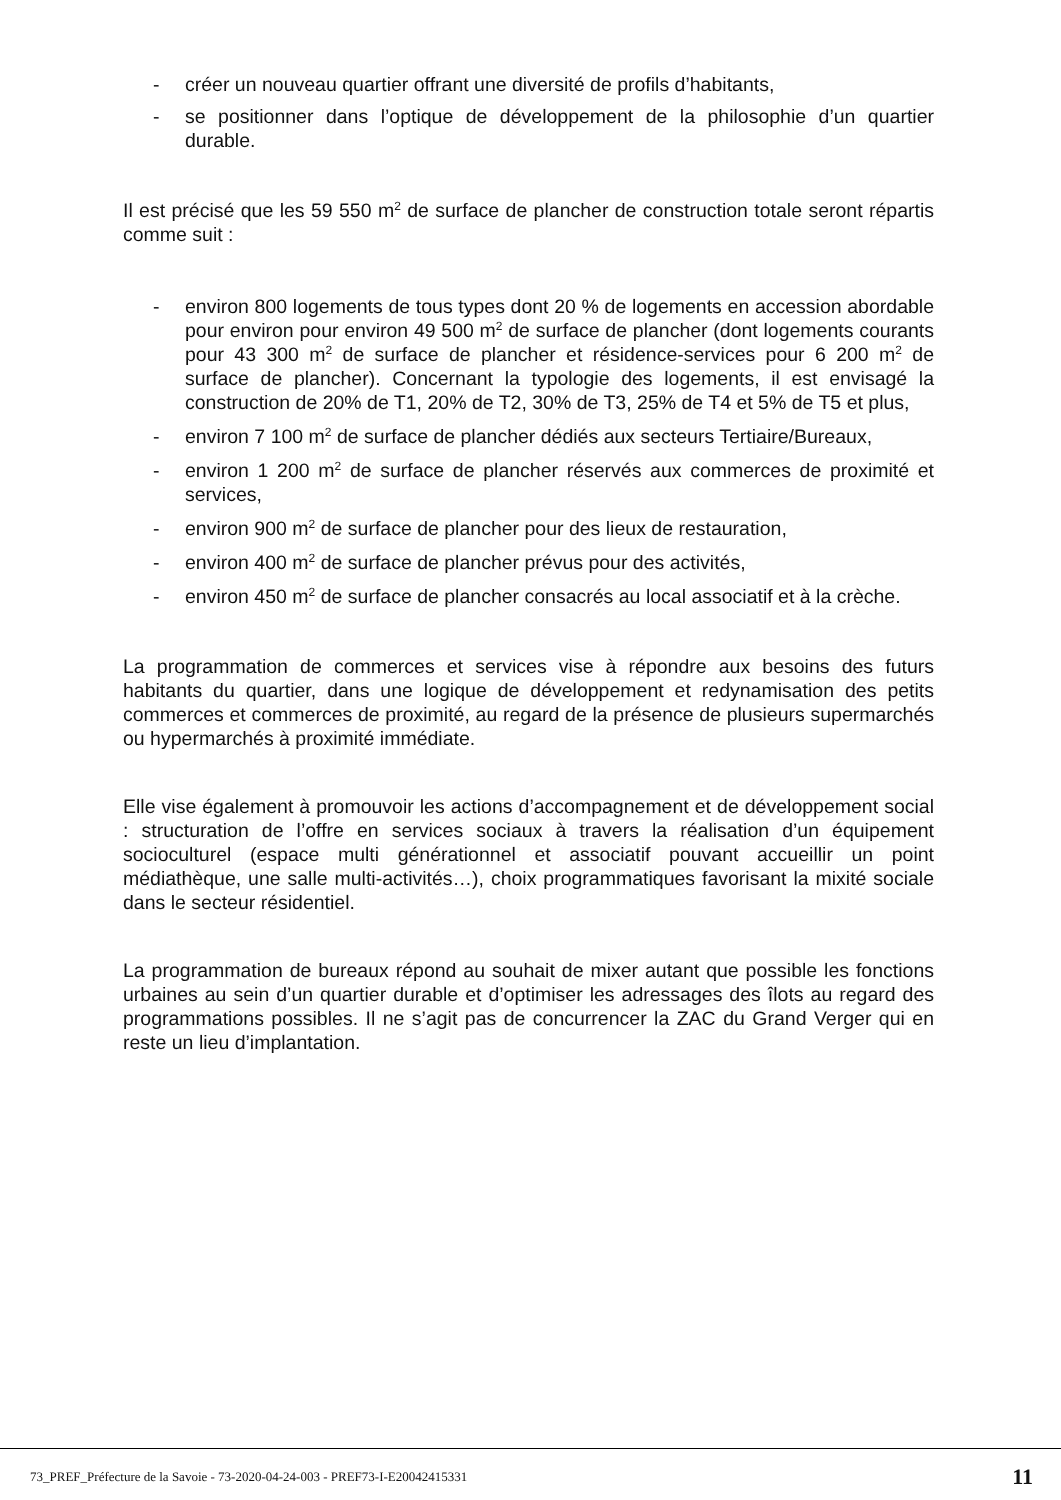- créer un nouveau quartier offrant une diversité de profils d’habitants,
- se positionner dans l’optique de développement de la philosophie d’un quartier durable.
Il est précisé que les 59 550 m<sup>2</sup> de surface de plancher de construction totale seront répartis comme suit :
- environ 800 logements de tous types dont 20 % de logements en accession abordable pour environ pour environ 49 500 m<sup>2</sup> de surface de plancher (dont logements courants pour 43 300 m<sup>2</sup> de surface de plancher et résidence-services pour 6 200 m<sup>2</sup> de surface de plancher). Concernant la typologie des logements, il est envisagé la construction de 20% de T1, 20% de T2, 30% de T3, 25% de T4 et 5% de T5 et plus,
- environ 7 100 m<sup>2</sup> de surface de plancher dédiés aux secteurs Tertiaire/Bureaux,
- environ 1 200 m<sup>2</sup> de surface de plancher réservés aux commerces de proximité et services,
- environ 900 m<sup>2</sup> de surface de plancher pour des lieux de restauration,
- environ 400 m<sup>2</sup> de surface de plancher prévus pour des activités,
- environ 450 m<sup>2</sup> de surface de plancher consacrés au local associatif et à la crèche.
La programmation de commerces et services vise à répondre aux besoins des futurs habitants du quartier, dans une logique de développement et redynamisation des petits commerces et commerces de proximité, au regard de la présence de plusieurs supermarchés ou hypermarchés à proximité immédiate.
Elle vise également à promouvoir les actions d’accompagnement et de développement social : structuration de l’offre en services sociaux à travers la réalisation d’un équipement socioculturel (espace multi générationnel et associatif pouvant accueillir un point médiathèque, une salle multi-activités…), choix programmatiques favorisant la mixité sociale dans le secteur résidentiel.
La programmation de bureaux répond au souhait de mixer autant que possible les fonctions urbaines au sein d’un quartier durable et d’optimiser les adressages des îlots au regard des programmations possibles. Il ne s’agit pas de concurrencer la ZAC du Grand Verger qui en reste un lieu d’implantation.
73_PREF_Préfecture de la Savoie - 73-2020-04-24-003 - PREF73-I-E20042415331 11